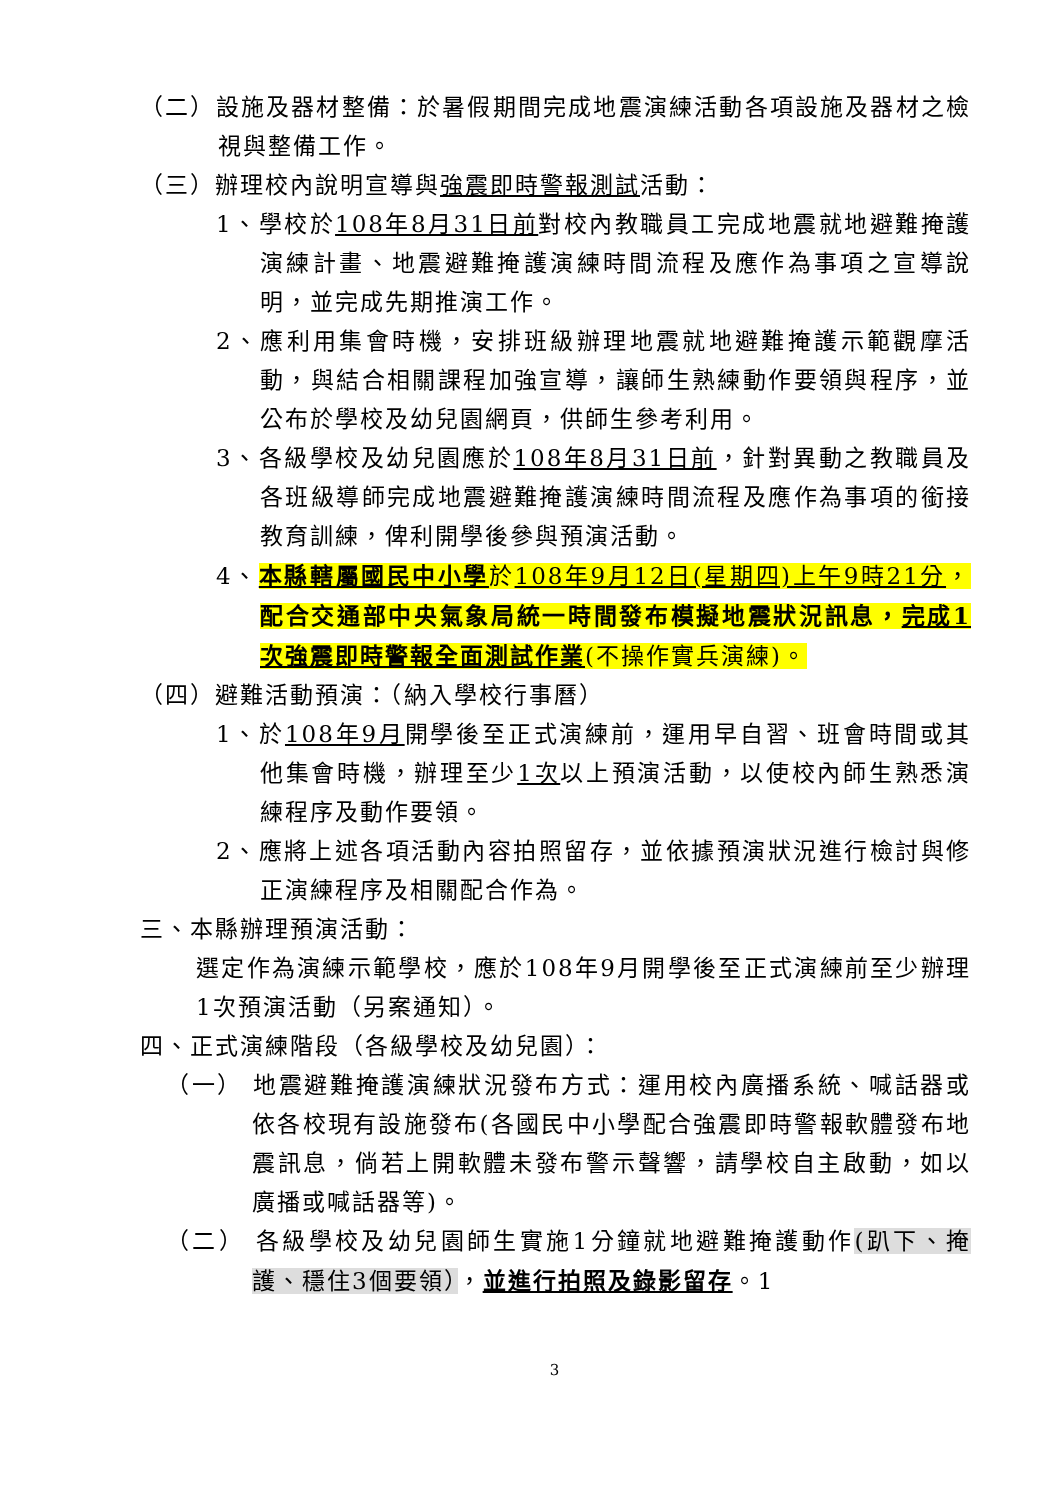（二）設施及器材整備：於暑假期間完成地震演練活動各項設施及器材之檢視與整備工作。
（三）辦理校內說明宣導與強震即時警報測試活動：
1、學校於108年8月31日前對校內教職員工完成地震就地避難掩護演練計畫、地震避難掩護演練時間流程及應作為事項之宣導說明，並完成先期推演工作。
2、應利用集會時機，安排班級辦理地震就地避難掩護示範觀摩活動，與結合相關課程加強宣導，讓師生熟練動作要領與程序，並公布於學校及幼兒園網頁，供師生參考利用。
3、各級學校及幼兒園應於108年8月31日前，針對異動之教職員及各班級導師完成地震避難掩護演練時間流程及應作為事項的銜接教育訓練，俾利開學後參與預演活動。
4、本縣轄屬國民中小學於108年9月12日(星期四)上午9時21分，配合交通部中央氣象局統一時間發布模擬地震狀況訊息，完成1次強震即時警報全面測試作業(不操作實兵演練)。
（四）避難活動預演：（納入學校行事曆）
1、於108年9月開學後至正式演練前，運用早自習、班會時間或其他集會時機，辦理至少1次以上預演活動，以使校內師生熟悉演練程序及動作要領。
2、應將上述各項活動內容拍照留存，並依據預演狀況進行檢討與修正演練程序及相關配合作為。
三、本縣辦理預演活動：
選定作為演練示範學校，應於108年9月開學後至正式演練前至少辦理1次預演活動（另案通知）。
四、正式演練階段（各級學校及幼兒園）：
（一） 地震避難掩護演練狀況發布方式：運用校內廣播系統、喊話器或依各校現有設施發布(各國民中小學配合強震即時警報軟體發布地震訊息，倘若上開軟體未發布警示聲響，請學校自主啟動，如以廣播或喊話器等)。
（二） 各級學校及幼兒園師生實施1分鐘就地避難掩護動作(趴下、掩護、穩住3個要領），並進行拍照及錄影留存。1
3